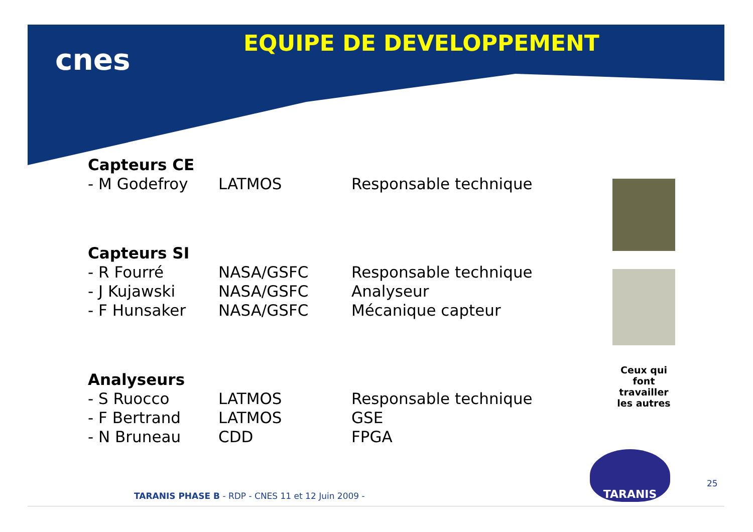cnes EQUIPE DE DEVELOPPEMENT
| Capteurs CE | | |
| - M Godefroy | LATMOS | Responsable technique |
| Capteurs SI | | |
| - R Fourré | NASA/GSFC | Responsable technique |
| - J Kujawski | NASA/GSFC | Analyseur |
| - F Hunsaker | NASA/GSFC | Mécanique capteur |
| Analyseurs | | |
| - S Ruocco | LATMOS | Responsable technique |
| - F Bertrand | LATMOS | GSE |
| - N Bruneau | CDD | FPGA |
Ceux qui font travailler les autres
TARANIS
25
TARANIS PHASE B - RDP - CNES 11 et 12 Juin 2009 -